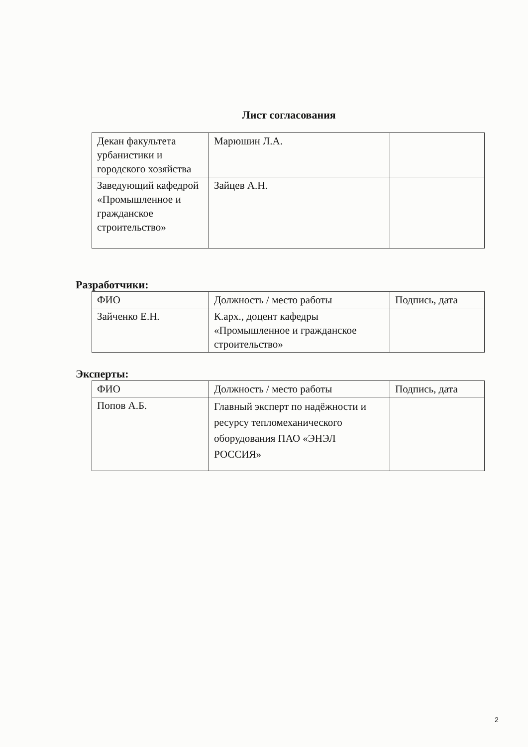Лист согласования
| Декан факультета урбанистики и городского хозяйства | Марюшин Л.А. | |
| Заведующий кафедрой «Промышленное и гражданское строительство» | Зайцев А.Н. | |
Разработчики:
| ФИО | Должность / место работы | Подпись, дата |
| Зайченко Е.Н. | К.арх., доцент кафедры «Промышленное и гражданское строительство» | |
Эксперты:
| ФИО | Должность / место работы | Подпись, дата |
| Попов А.Б. | Главный эксперт по надёжности и ресурсу тепломеханического оборудования ПАО «ЭНЭЛ РОССИЯ» | |
2